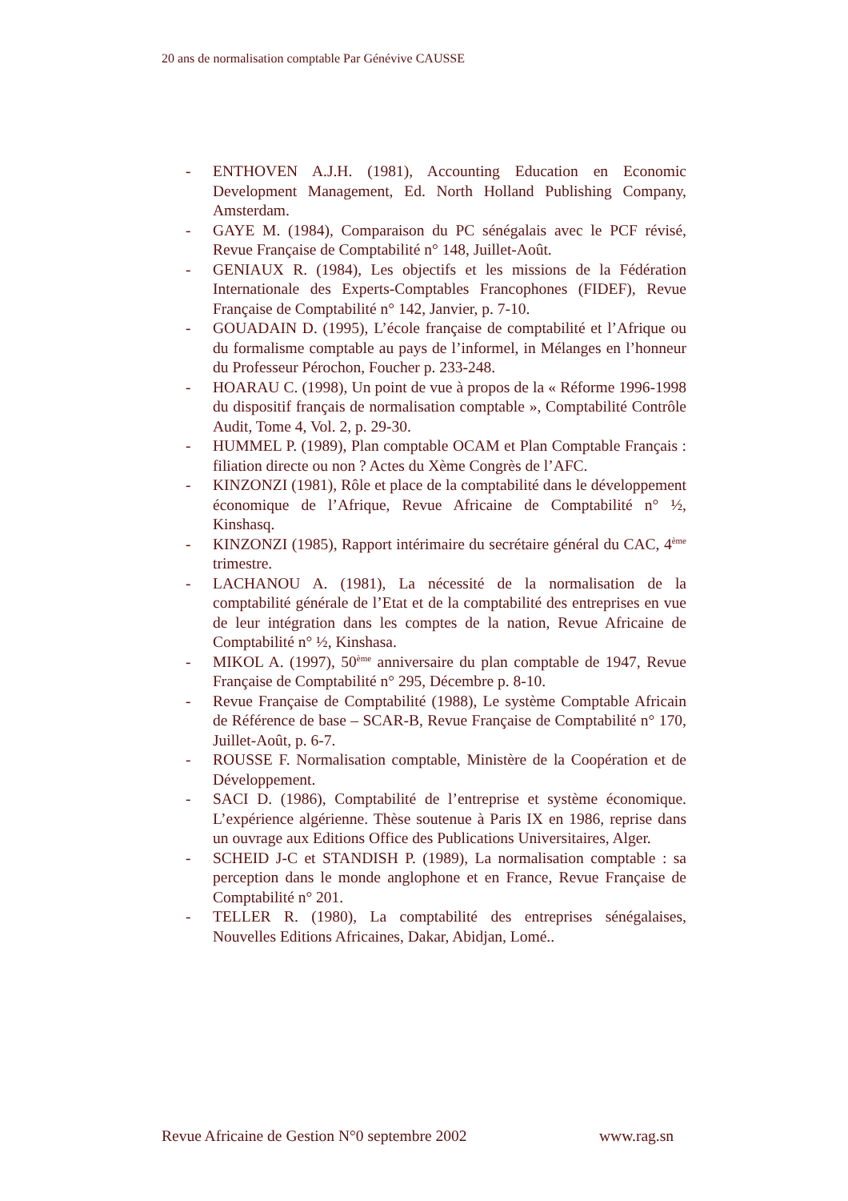20 ans de normalisation comptable Par Génévive CAUSSE
- ENTHOVEN A.J.H. (1981), Accounting Education en Economic Development Management, Ed. North Holland Publishing Company, Amsterdam.
- GAYE M. (1984), Comparaison du PC sénégalais avec le PCF révisé, Revue Française de Comptabilité n° 148, Juillet-Août.
- GENIAUX R. (1984), Les objectifs et les missions de la Fédération Internationale des Experts-Comptables Francophones (FIDEF), Revue Française de Comptabilité n° 142, Janvier, p. 7-10.
- GOUADAIN D. (1995), L’école française de comptabilité et l’Afrique ou du formalisme comptable au pays de l’informel, in Mélanges en l’honneur du Professeur Pérochon, Foucher p. 233-248.
- HOARAU C. (1998), Un point de vue à propos de la « Réforme 1996-1998 du dispositif français de normalisation comptable », Comptabilité Contrôle Audit, Tome 4, Vol. 2, p. 29-30.
- HUMMEL P. (1989), Plan comptable OCAM et Plan Comptable Français : filiation directe ou non ? Actes du Xème Congrès de l’AFC.
- KINZONZI (1981), Rôle et place de la comptabilité dans le développement économique de l’Afrique, Revue Africaine de Comptabilité n° ½, Kinshasq.
- KINZONZI (1985), Rapport intérimaire du secrétaire général du CAC, 4<sup>ème</sup> trimestre.
- LACHANOU A. (1981), La nécessité de la normalisation de la comptabilité générale de l’Etat et de la comptabilité des entreprises en vue de leur intégration dans les comptes de la nation, Revue Africaine de Comptabilité n° ½, Kinshasa.
- MIKOL A. (1997), 50<sup>ème</sup> anniversaire du plan comptable de 1947, Revue Française de Comptabilité n° 295, Décembre p. 8-10.
- Revue Française de Comptabilité (1988), Le système Comptable Africain de Référence de base – SCAR-B, Revue Française de Comptabilité n° 170, Juillet-Août, p. 6-7.
- ROUSSE F. Normalisation comptable, Ministère de la Coopération et de Développement.
- SACI D. (1986), Comptabilité de l’entreprise et système économique. L’expérience algérienne. Thèse soutenue à Paris IX en 1986, reprise dans un ouvrage aux Editions Office des Publications Universitaires, Alger.
- SCHEID J-C et STANDISH P. (1989), La normalisation comptable : sa perception dans le monde anglophone et en France, Revue Française de Comptabilité n° 201.
- TELLER R. (1980), La comptabilité des entreprises sénégalaises, Nouvelles Editions Africaines, Dakar, Abidjan, Lomé..
Revue Africaine de Gestion N°0 septembre 2002 www.rag.sn